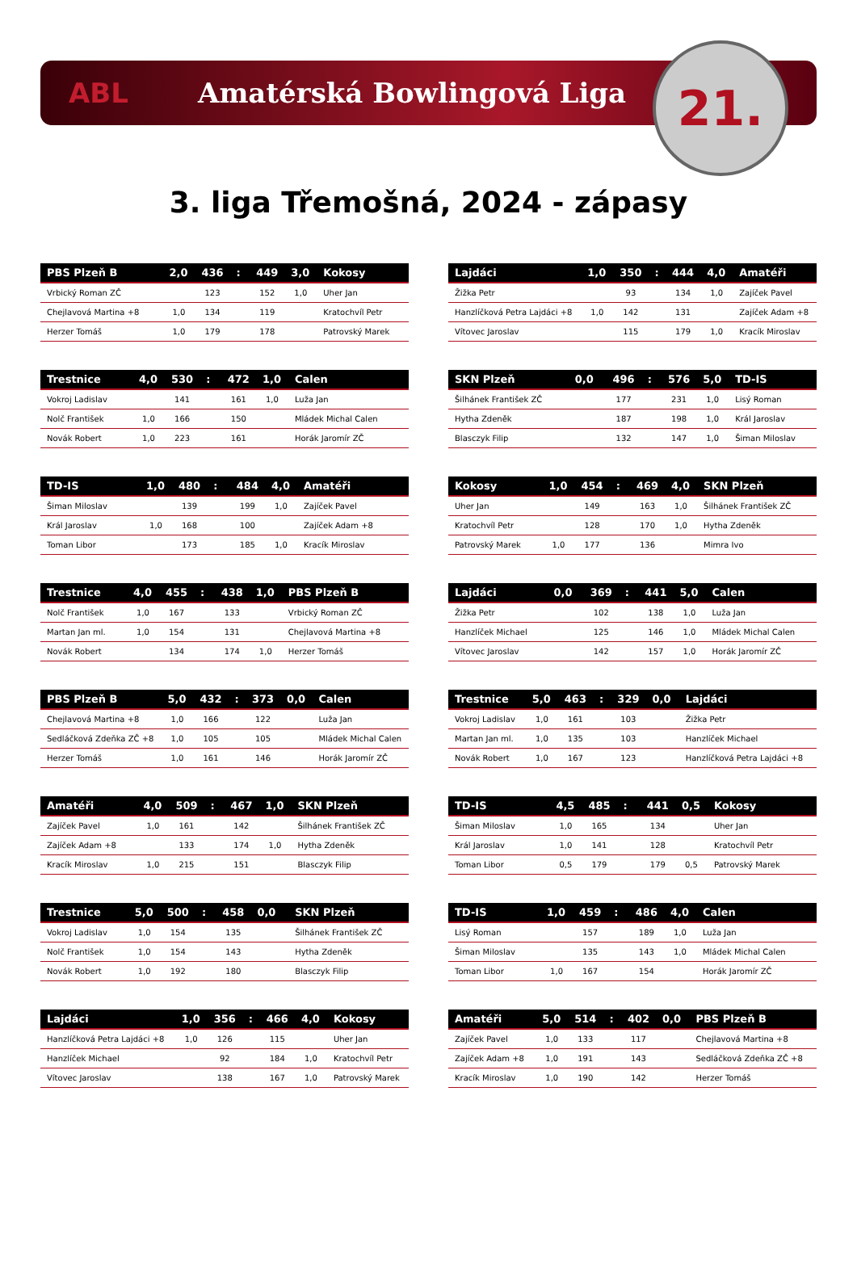ABL Amatérská Bowlingová Liga
21.
3. liga Třemošná, 2024 - zápasy
| PBS Plzeň B | 2,0 | 436 | : | 449 | 3,0 | Kokosy |
| --- | --- | --- | --- | --- | --- | --- |
| Vrbický Roman ZČ | | 123 | | 152 | 1,0 | Uher Jan |
| Chejlavová Martina +8 | 1,0 | 134 | | 119 | | Kratochvíl Petr |
| Herzer Tomáš | 1,0 | 179 | | 178 | | Patrovský Marek |
| Trestnice | 4,0 | 530 | : | 472 | 1,0 | Calen |
| --- | --- | --- | --- | --- | --- | --- |
| Vokroj Ladislav | | 141 | | 161 | 1,0 | Luža Jan |
| Nolč František | 1,0 | 166 | | 150 | | Mládek Michal Calen |
| Novák Robert | 1,0 | 223 | | 161 | | Horák Jaromír ZČ |
| TD-IS | 1,0 | 480 | : | 484 | 4,0 | Amatéři |
| --- | --- | --- | --- | --- | --- | --- |
| Šiman Miloslav | | 139 | | 199 | 1,0 | Zajíček Pavel |
| Král Jaroslav | 1,0 | 168 | | 100 | | Zajíček Adam +8 |
| Toman Libor | | 173 | | 185 | 1,0 | Kracík Miroslav |
| Trestnice | 4,0 | 455 | : | 438 | 1,0 | PBS Plzeň B |
| --- | --- | --- | --- | --- | --- | --- |
| Nolč František | 1,0 | 167 | | 133 | | Vrbický Roman ZČ |
| Martan Jan ml. | 1,0 | 154 | | 131 | | Chejlavová Martina +8 |
| Novák Robert | | 134 | | 174 | 1,0 | Herzer Tomáš |
| PBS Plzeň B | 5,0 | 432 | : | 373 | 0,0 | Calen |
| --- | --- | --- | --- | --- | --- | --- |
| Chejlavová Martina +8 | 1,0 | 166 | | 122 | | Luža Jan |
| Sedláčková Zdeňka ZČ +8 | 1,0 | 105 | | 105 | | Mládek Michal Calen |
| Herzer Tomáš | 1,0 | 161 | | 146 | | Horák Jaromír ZČ |
| Amatéři | 4,0 | 509 | : | 467 | 1,0 | SKN Plzeň |
| --- | --- | --- | --- | --- | --- | --- |
| Zajíček Pavel | 1,0 | 161 | | 142 | | Šilhánek František ZČ |
| Zajíček Adam +8 | | 133 | | 174 | 1,0 | Hytha Zdeněk |
| Kracík Miroslav | 1,0 | 215 | | 151 | | Blasczyk Filip |
| Trestnice | 5,0 | 500 | : | 458 | 0,0 | SKN Plzeň |
| --- | --- | --- | --- | --- | --- | --- |
| Vokroj Ladislav | 1,0 | 154 | | 135 | | Šilhánek František ZČ |
| Nolč František | 1,0 | 154 | | 143 | | Hytha Zdeněk |
| Novák Robert | 1,0 | 192 | | 180 | | Blasczyk Filip |
| Lajdáci | 1,0 | 356 | : | 466 | 4,0 | Kokosy |
| --- | --- | --- | --- | --- | --- | --- |
| Hanzlíčková Petra Lajdáci +8 | 1,0 | 126 | | 115 | | Uher Jan |
| Hanzlíček Michael | | 92 | | 184 | 1,0 | Kratochvíl Petr |
| Vítovec Jaroslav | | 138 | | 167 | 1,0 | Patrovský Marek |
| Lajdáci | 1,0 | 350 | : | 444 | 4,0 | Amatéři |
| --- | --- | --- | --- | --- | --- | --- |
| Žižka Petr | | 93 | | 134 | 1,0 | Zajíček Pavel |
| Hanzlíčková Petra Lajdáci +8 | 1,0 | 142 | | 131 | | Zajíček Adam +8 |
| Vítovec Jaroslav | | 115 | | 179 | 1,0 | Kracík Miroslav |
| SKN Plzeň | 0,0 | 496 | : | 576 | 5,0 | TD-IS |
| --- | --- | --- | --- | --- | --- | --- |
| Šilhánek František ZČ | | 177 | | 231 | 1,0 | Lisý Roman |
| Hytha Zdeněk | | 187 | | 198 | 1,0 | Král Jaroslav |
| Blasczyk Filip | | 132 | | 147 | 1,0 | Šiman Miloslav |
| Kokosy | 1,0 | 454 | : | 469 | 4,0 | SKN Plzeň |
| --- | --- | --- | --- | --- | --- | --- |
| Uher Jan | | 149 | | 163 | 1,0 | Šilhánek František ZČ |
| Kratochvíl Petr | | 128 | | 170 | 1,0 | Hytha Zdeněk |
| Patrovský Marek | 1,0 | 177 | | 136 | | Mimra Ivo |
| Lajdáci | 0,0 | 369 | : | 441 | 5,0 | Calen |
| --- | --- | --- | --- | --- | --- | --- |
| Žižka Petr | | 102 | | 138 | 1,0 | Luža Jan |
| Hanzlíček Michael | | 125 | | 146 | 1,0 | Mládek Michal Calen |
| Vítovec Jaroslav | | 142 | | 157 | 1,0 | Horák Jaromír ZČ |
| Trestnice | 5,0 | 463 | : | 329 | 0,0 | Lajdáci |
| --- | --- | --- | --- | --- | --- | --- |
| Vokroj Ladislav | 1,0 | 161 | | 103 | | Žižka Petr |
| Martan Jan ml. | 1,0 | 135 | | 103 | | Hanzlíček Michael |
| Novák Robert | 1,0 | 167 | | 123 | | Hanzlíčková Petra Lajdáci +8 |
| TD-IS | 4,5 | 485 | : | 441 | 0,5 | Kokosy |
| --- | --- | --- | --- | --- | --- | --- |
| Šiman Miloslav | 1,0 | 165 | | 134 | | Uher Jan |
| Král Jaroslav | 1,0 | 141 | | 128 | | Kratochvíl Petr |
| Toman Libor | 0,5 | 179 | | 179 | 0,5 | Patrovský Marek |
| TD-IS | 1,0 | 459 | : | 486 | 4,0 | Calen |
| --- | --- | --- | --- | --- | --- | --- |
| Lisý Roman | | 157 | | 189 | 1,0 | Luža Jan |
| Šiman Miloslav | | 135 | | 143 | 1,0 | Mládek Michal Calen |
| Toman Libor | 1,0 | 167 | | 154 | | Horák Jaromír ZČ |
| Amatéři | 5,0 | 514 | : | 402 | 0,0 | PBS Plzeň B |
| --- | --- | --- | --- | --- | --- | --- |
| Zajíček Pavel | 1,0 | 133 | | 117 | | Chejlavová Martina +8 |
| Zajíček Adam +8 | 1,0 | 191 | | 143 | | Sedláčková Zdeňka ZČ +8 |
| Kracík Miroslav | 1,0 | 190 | | 142 | | Herzer Tomáš |